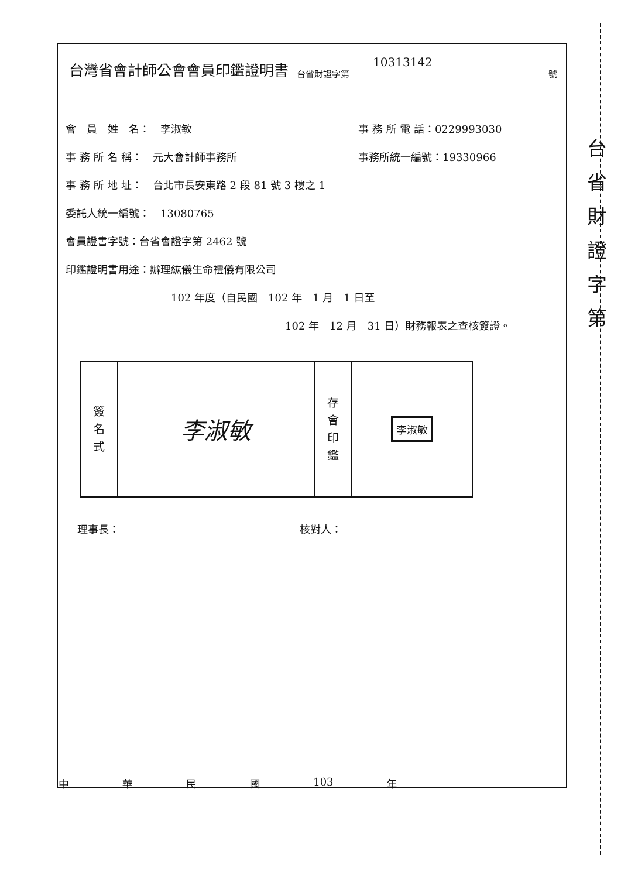台
省
財
證
字
第
台灣省會計師公會會員印鑑證明書 台省財證字第 10313142 號
會　員　姓　名：　李淑敏 事 務 所 電 話：0229993030
事 務 所 名 稱：　元大會計師事務所 事務所統一編號：19330966
事 務 所 地 址：　台北市長安東路 2 段 81 號 3 樓之 1
委託人統一編號：　13080765
會員證書字號：台省會證字第 2462 號
印鑑證明書用途：辦理紘儀生命禮儀有限公司
102 年度（自民國　102 年　1 月　1 日至
102 年　12 月　31 日）財務報表之查核簽證。
| 簽 名 式 | 李淑敏 | 存 會 印 鑑 | 李淑敏 |
理事長： 核對人：
中華民國 103 年